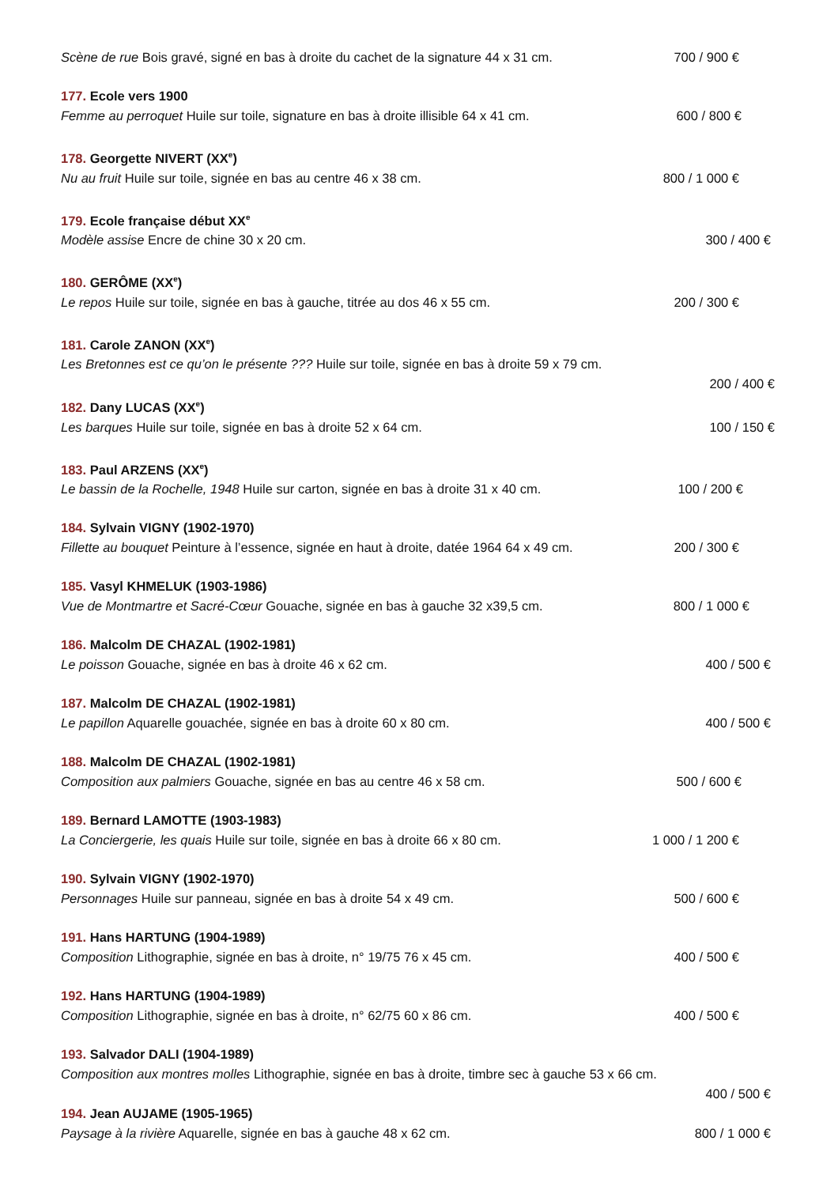Scène de rue Bois gravé, signé en bas à droite du cachet de la signature 44 x 31 cm. 700 / 900 €
177. Ecole vers 1900
Femme au perroquet Huile sur toile, signature en bas à droite illisible 64 x 41 cm. 600 / 800 €
178. Georgette NIVERT (XX<sup>e</sup>)
Nu au fruit Huile sur toile, signée en bas au centre 46 x 38 cm. 800 / 1 000 €
179. Ecole française début XX<sup>e</sup>
Modèle assise Encre de chine 30 x 20 cm. 300 / 400 €
180. GERÔME (XX<sup>e</sup>)
Le repos Huile sur toile, signée en bas à gauche, titrée au dos 46 x 55 cm. 200 / 300 €
181. Carole ZANON (XX<sup>e</sup>)
Les Bretonnes est ce qu’on le présente ??? Huile sur toile, signée en bas à droite 59 x 79 cm.
200 / 400 €
182. Dany LUCAS (XX<sup>e</sup>)
Les barques Huile sur toile, signée en bas à droite 52 x 64 cm. 100 / 150 €
183. Paul ARZENS (XX<sup>e</sup>)
Le bassin de la Rochelle, 1948 Huile sur carton, signée en bas à droite 31 x 40 cm. 100 / 200 €
184. Sylvain VIGNY (1902-1970)
Fillette au bouquet Peinture à l’essence, signée en haut à droite, datée 1964 64 x 49 cm. 200 / 300 €
185. Vasyl KHMELUK (1903-1986)
Vue de Montmartre et Sacré-Cœur Gouache, signée en bas à gauche 32 x39,5 cm. 800 / 1 000 €
186. Malcolm DE CHAZAL (1902-1981)
Le poisson Gouache, signée en bas à droite 46 x 62 cm. 400 / 500 €
187. Malcolm DE CHAZAL (1902-1981)
Le papillon Aquarelle gouachée, signée en bas à droite 60 x 80 cm. 400 / 500 €
188. Malcolm DE CHAZAL (1902-1981)
Composition aux palmiers Gouache, signée en bas au centre 46 x 58 cm. 500 / 600 €
189. Bernard LAMOTTE (1903-1983)
La Conciergerie, les quais Huile sur toile, signée en bas à droite 66 x 80 cm. 1 000 / 1 200 €
190. Sylvain VIGNY (1902-1970)
Personnages Huile sur panneau, signée en bas à droite 54 x 49 cm. 500 / 600 €
191. Hans HARTUNG (1904-1989)
Composition Lithographie, signée en bas à droite, n° 19/75 76 x 45 cm. 400 / 500 €
192. Hans HARTUNG (1904-1989)
Composition Lithographie, signée en bas à droite, n° 62/75 60 x 86 cm. 400 / 500 €
193. Salvador DALI (1904-1989)
Composition aux montres molles Lithographie, signée en bas à droite, timbre sec à gauche 53 x 66 cm.
400 / 500 €
194. Jean AUJAME (1905-1965)
Paysage à la rivière Aquarelle, signée en bas à gauche 48 x 62 cm. 800 / 1 000 €